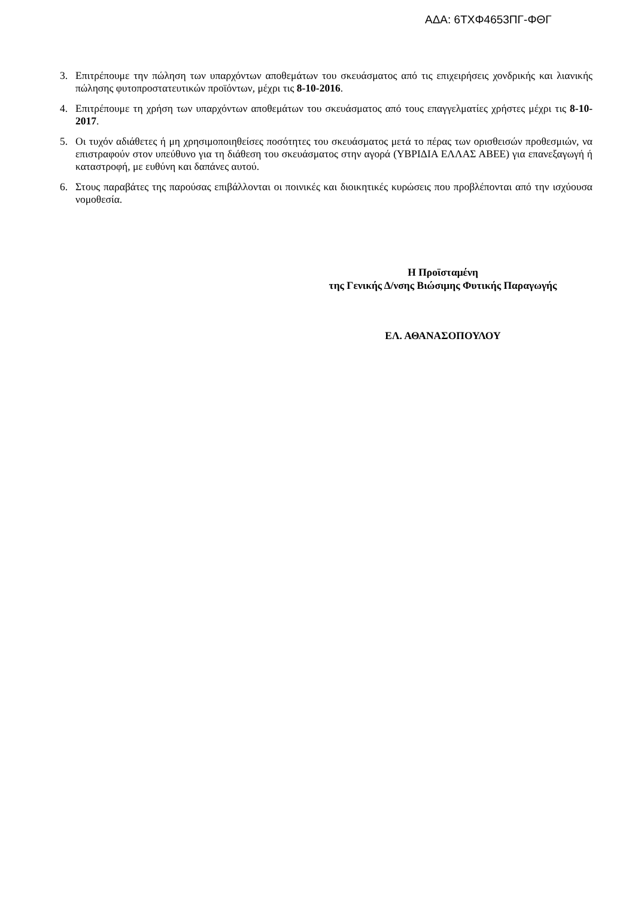ΑΔΑ: 6ΤΧΦ4653ΠΓ-ΦΘΓ
3. Επιτρέπουμε την πώληση των υπαρχόντων αποθεμάτων του σκευάσματος από τις επιχειρήσεις χονδρικής και λιανικής πώλησης φυτοπροστατευτικών προϊόντων, μέχρι τις 8-10-2016.
4. Επιτρέπουμε τη χρήση των υπαρχόντων αποθεμάτων του σκευάσματος από τους επαγγελματίες χρήστες μέχρι τις 8-10-2017.
5. Οι τυχόν αδιάθετες ή μη χρησιμοποιηθείσες ποσότητες του σκευάσματος μετά το πέρας των ορισθεισών προθεσμιών, να επιστραφούν στον υπεύθυνο για τη διάθεση του σκευάσματος στην αγορά (ΥΒΡΙΔΙΑ ΕΛΛΑΣ ΑΒΕΕ) για επανεξαγωγή ή καταστροφή, με ευθύνη και δαπάνες αυτού.
6. Στους παραβάτες της παρούσας επιβάλλονται οι ποινικές και διοικητικές κυρώσεις που προβλέπονται από την ισχύουσα νομοθεσία.
Η Προϊσταμένη
της Γενικής Δ/νσης Βιώσιμης Φυτικής Παραγωγής
ΕΛ. ΑΘΑΝΑΣΟΠΟΥΛΟΥ